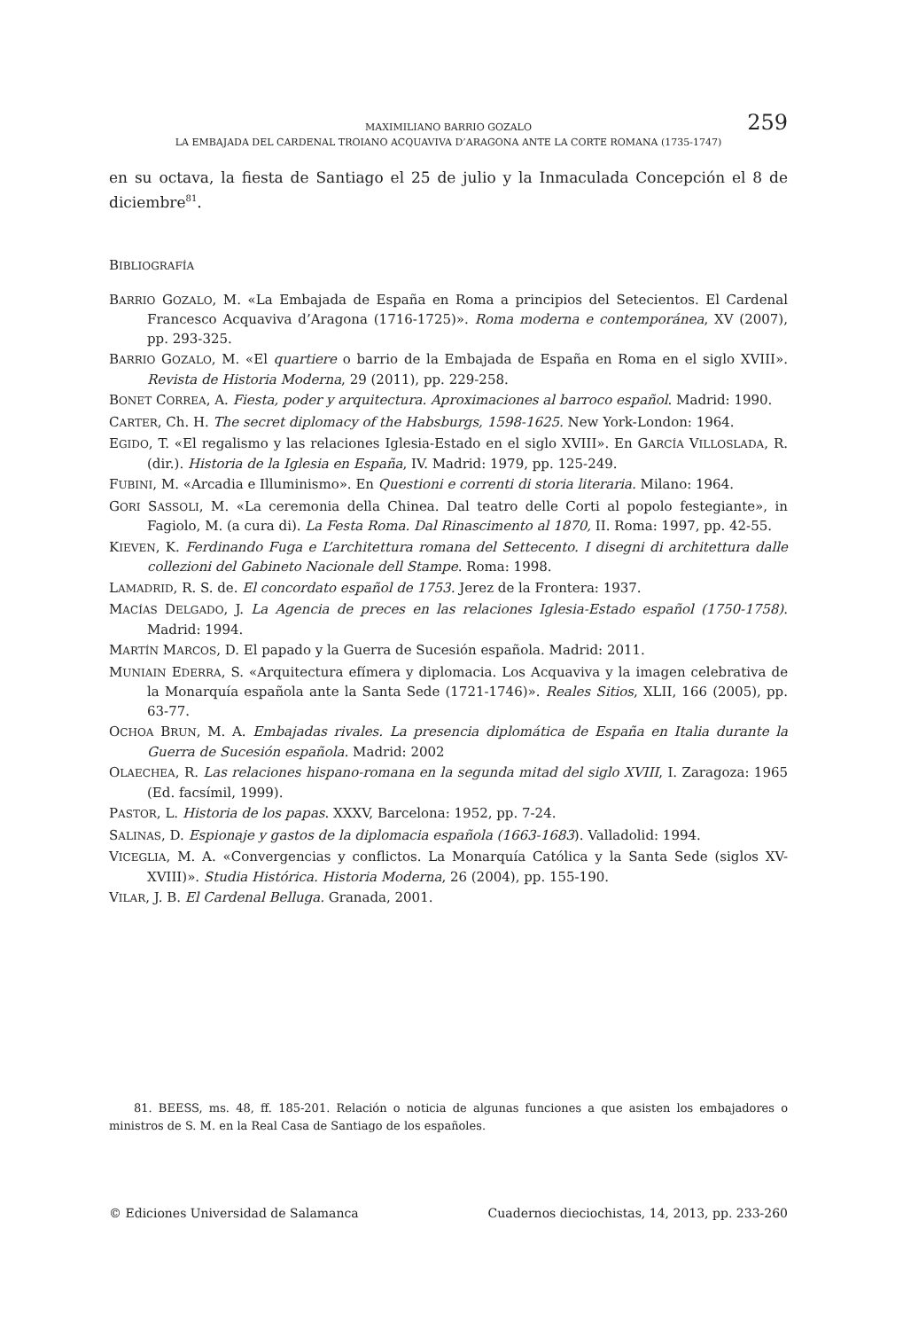MAXIMILIANO BARRIO GOZALO 259
LA EMBAJADA DEL CARDENAL TROIANO ACQUAVIVA D’ARAGONA ANTE LA CORTE ROMANA (1735-1747)
en su octava, la fiesta de Santiago el 25 de julio y la Inmaculada Concepción el 8 de diciembre<sup>81</sup>.
BIBLIOGRAFÍA
BARRIO GOZALO, M. «La Embajada de España en Roma a principios del Setecientos. El Cardenal Francesco Acquaviva d’Aragona (1716-1725)». Roma moderna e contemporánea, XV (2007), pp. 293-325.
BARRIO GOZALO, M. «El quartiere o barrio de la Embajada de España en Roma en el siglo XVIII». Revista de Historia Moderna, 29 (2011), pp. 229-258.
BONET CORREA, A. Fiesta, poder y arquitectura. Aproximaciones al barroco español. Madrid: 1990.
CARTER, Ch. H. The secret diplomacy of the Habsburgs, 1598-1625. New York-London: 1964.
EGIDO, T. «El regalismo y las relaciones Iglesia-Estado en el siglo XVIII». En GARCÍA VILLOSLADA, R. (dir.). Historia de la Iglesia en España, IV. Madrid: 1979, pp. 125-249.
FUBINI, M. «Arcadia e Illuminismo». En Questioni e correnti di storia literaria. Milano: 1964.
GORI SASSOLI, M. «La ceremonia della Chinea. Dal teatro delle Corti al popolo festegiante», in Fagiolo, M. (a cura di). La Festa Roma. Dal Rinascimento al 1870, II. Roma: 1997, pp. 42-55.
KIEVEN, K. Ferdinando Fuga e L’architettura romana del Settecento. I disegni di architettura dalle collezioni del Gabineto Nacionale dell Stampe. Roma: 1998.
LAMADRID, R. S. de. El concordato español de 1753. Jerez de la Frontera: 1937.
MACÍAS DELGADO, J. La Agencia de preces en las relaciones Iglesia-Estado español (1750-1758). Madrid: 1994.
MARTÍN MARCOS, D. El papado y la Guerra de Sucesión española. Madrid: 2011.
MUNIAIN EDERRA, S. «Arquitectura efímera y diplomacia. Los Acquaviva y la imagen celebrativa de la Monarquía española ante la Santa Sede (1721-1746)». Reales Sitios, XLII, 166 (2005), pp. 63-77.
OCHOA BRUN, M. A. Embajadas rivales. La presencia diplomática de España en Italia durante la Guerra de Sucesión española. Madrid: 2002
OLAECHEA, R. Las relaciones hispano-romana en la segunda mitad del siglo XVIII, I. Zaragoza: 1965 (Ed. facsímil, 1999).
PASTOR, L. Historia de los papas. XXXV, Barcelona: 1952, pp. 7-24.
SALINAS, D. Espionaje y gastos de la diplomacia española (1663-1683). Valladolid: 1994.
VICEGLIA, M. A. «Convergencias y conflictos. La Monarquía Católica y la Santa Sede (siglos XV-XVIII)». Studia Histórica. Historia Moderna, 26 (2004), pp. 155-190.
VILAR, J. B. El Cardenal Belluga. Granada, 2001.
81. BEESS, ms. 48, ff. 185-201. Relación o noticia de algunas funciones a que asisten los embajadores o ministros de S. M. en la Real Casa de Santiago de los españoles.
© Ediciones Universidad de Salamanca Cuadernos dieciochistas, 14, 2013, pp. 233-260